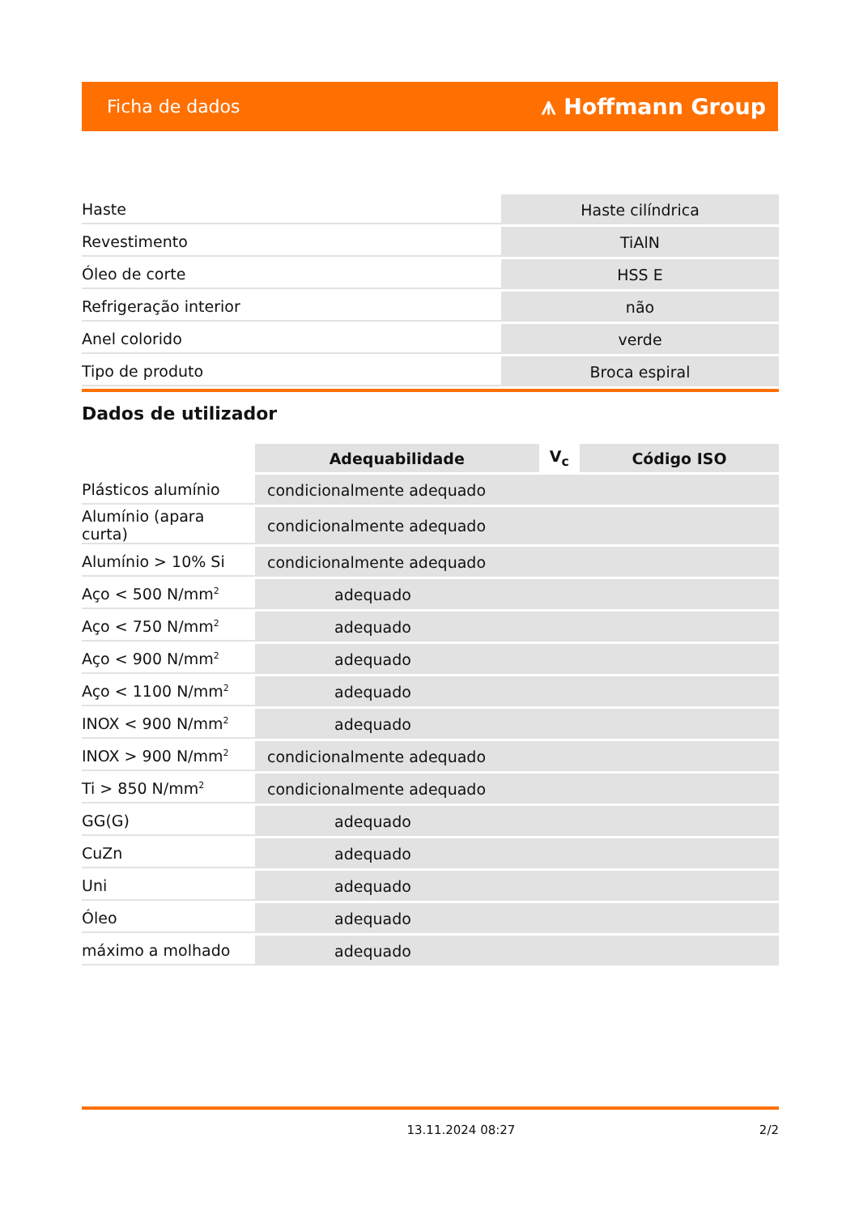Ficha de dados ⩚ Hoffmann Group
| Haste | Haste cilíndrica |
| Revestimento | TiAlN |
| Óleo de corte | HSS E |
| Refrigeração interior | não |
| Anel colorido | verde |
| Tipo de produto | Broca espiral |
Dados de utilizador
| | Adequabilidade | V<sub>c</sub> | Código ISO |
| --- | --- | --- | --- |
| Plásticos alumínio | condicionalmente adequado | | |
| Alumínio (apara curta) | condicionalmente adequado | | |
| Alumínio > 10% Si | condicionalmente adequado | | |
| Aço < 500 N/mm<sup>2</sup> | adequado | | |
| Aço < 750 N/mm<sup>2</sup> | adequado | | |
| Aço < 900 N/mm<sup>2</sup> | adequado | | |
| Aço < 1100 N/mm<sup>2</sup> | adequado | | |
| INOX < 900 N/mm<sup>2</sup> | adequado | | |
| INOX > 900 N/mm<sup>2</sup> | condicionalmente adequado | | |
| Ti > 850 N/mm<sup>2</sup> | condicionalmente adequado | | |
| GG(G) | adequado | | |
| CuZn | adequado | | |
| Uni | adequado | | |
| Óleo | adequado | | |
| máximo a molhado | adequado | | |
13.11.2024 08:27 2/2